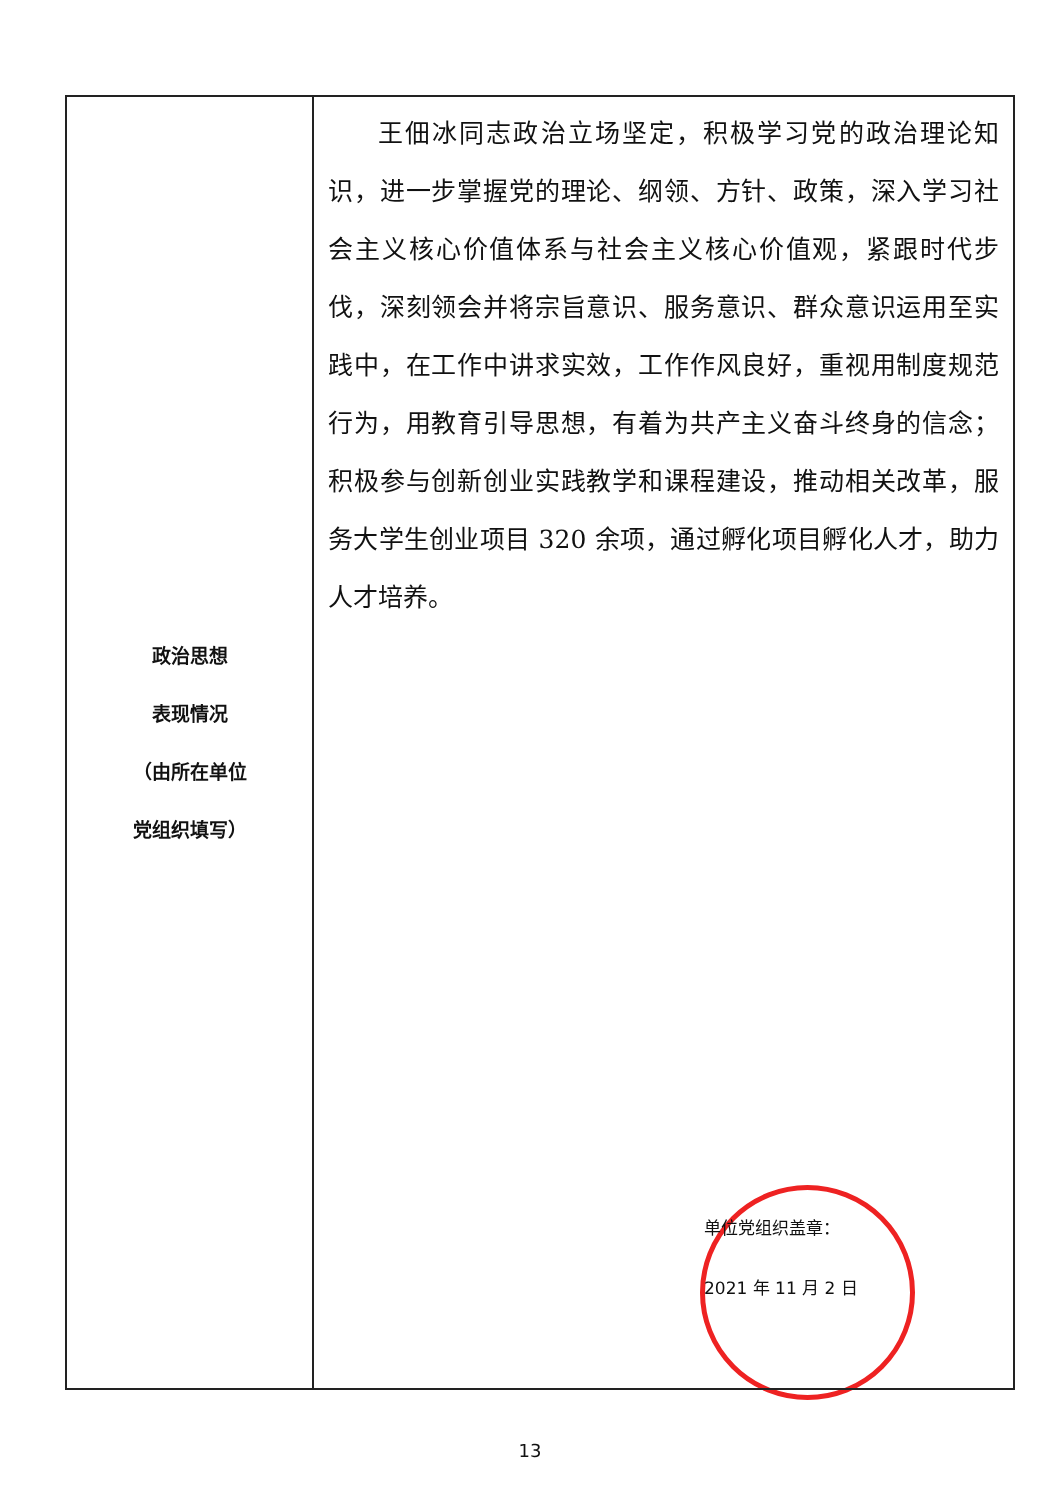| 政治思想 表现情况 （由所在单位 党组织填写） | 王佃冰同志政治立场坚定，积极学习党的政治理论知识，进一步掌握党的理论、纲领、方针、政策，深入学习社会主义核心价值体系与社会主义核心价值观，紧跟时代步伐，深刻领会并将宗旨意识、服务意识、群众意识运用至实践中，在工作中讲求实效，工作作风良好，重视用制度规范行为，用教育引导思想，有着为共产主义奋斗终身的信念；积极参与创新创业实践教学和课程建设，推动相关改革，服务大学生创业项目 320 余项，通过孵化项目孵化人才，助力人才培养。 单位党组织盖章： 2021 年 11 月 2 日 |
13